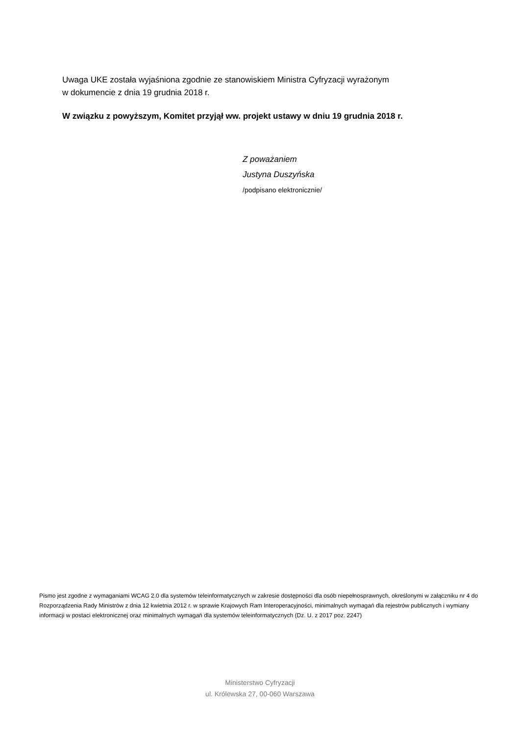Uwaga UKE została wyjaśniona zgodnie ze stanowiskiem Ministra Cyfryzacji wyrażonym
w dokumencie z dnia 19 grudnia 2018 r.
W związku z powyższym, Komitet przyjął ww. projekt ustawy w dniu 19 grudnia 2018 r.
Z poważaniem
Justyna Duszyńska
/podpisano elektronicznie/
Pismo jest zgodne z wymaganiami WCAG 2.0 dla systemów teleinformatycznych w zakresie dostępności dla osób niepełnosprawnych, określonymi w załączniku nr 4 do Rozporządzenia Rady Ministrów z dnia 12 kwietnia 2012 r. w sprawie Krajowych Ram Interoperacyjności, minimalnych wymagań dla rejestrów publicznych i wymiany informacji w postaci elektronicznej oraz minimalnych wymagań dla systemów teleinformatycznych (Dz. U. z 2017 poz. 2247)
Ministerstwo Cyfryzacji
ul. Królewska 27, 00-060 Warszawa